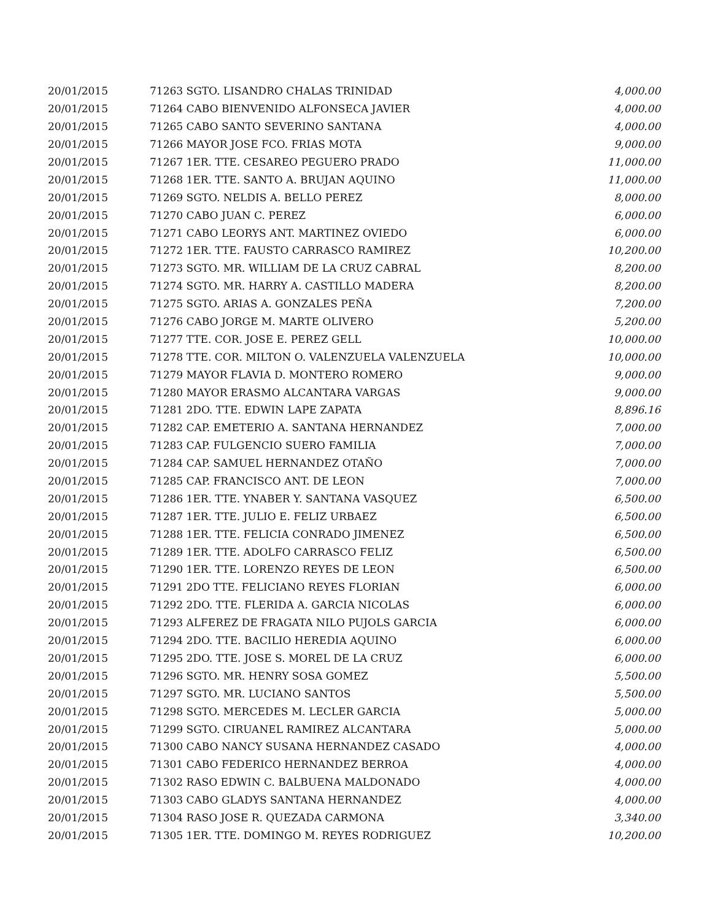| 20/01/2015 | 71263 SGTO. LISANDRO CHALAS TRINIDAD | 4,000.00 |
| 20/01/2015 | 71264 CABO BIENVENIDO ALFONSECA JAVIER | 4,000.00 |
| 20/01/2015 | 71265 CABO SANTO SEVERINO SANTANA | 4,000.00 |
| 20/01/2015 | 71266 MAYOR JOSE FCO. FRIAS MOTA | 9,000.00 |
| 20/01/2015 | 71267 1ER. TTE. CESAREO PEGUERO PRADO | 11,000.00 |
| 20/01/2015 | 71268 1ER. TTE. SANTO A. BRUJAN AQUINO | 11,000.00 |
| 20/01/2015 | 71269 SGTO. NELDIS A. BELLO PEREZ | 8,000.00 |
| 20/01/2015 | 71270 CABO JUAN C. PEREZ | 6,000.00 |
| 20/01/2015 | 71271 CABO LEORYS ANT. MARTINEZ OVIEDO | 6,000.00 |
| 20/01/2015 | 71272 1ER. TTE. FAUSTO CARRASCO RAMIREZ | 10,200.00 |
| 20/01/2015 | 71273 SGTO. MR. WILLIAM DE LA CRUZ CABRAL | 8,200.00 |
| 20/01/2015 | 71274 SGTO. MR. HARRY A. CASTILLO MADERA | 8,200.00 |
| 20/01/2015 | 71275 SGTO. ARIAS A. GONZALES PEÑA | 7,200.00 |
| 20/01/2015 | 71276 CABO JORGE M. MARTE OLIVERO | 5,200.00 |
| 20/01/2015 | 71277 TTE. COR. JOSE E. PEREZ GELL | 10,000.00 |
| 20/01/2015 | 71278 TTE. COR. MILTON O. VALENZUELA VALENZUELA | 10,000.00 |
| 20/01/2015 | 71279 MAYOR FLAVIA D. MONTERO ROMERO | 9,000.00 |
| 20/01/2015 | 71280 MAYOR ERASMO ALCANTARA VARGAS | 9,000.00 |
| 20/01/2015 | 71281 2DO. TTE. EDWIN LAPE ZAPATA | 8,896.16 |
| 20/01/2015 | 71282 CAP. EMETERIO A. SANTANA HERNANDEZ | 7,000.00 |
| 20/01/2015 | 71283 CAP. FULGENCIO SUERO FAMILIA | 7,000.00 |
| 20/01/2015 | 71284 CAP. SAMUEL HERNANDEZ OTAÑO | 7,000.00 |
| 20/01/2015 | 71285 CAP. FRANCISCO ANT. DE LEON | 7,000.00 |
| 20/01/2015 | 71286 1ER. TTE. YNABER Y. SANTANA VASQUEZ | 6,500.00 |
| 20/01/2015 | 71287 1ER. TTE. JULIO E. FELIZ URBAEZ | 6,500.00 |
| 20/01/2015 | 71288 1ER. TTE. FELICIA CONRADO JIMENEZ | 6,500.00 |
| 20/01/2015 | 71289 1ER. TTE. ADOLFO CARRASCO FELIZ | 6,500.00 |
| 20/01/2015 | 71290 1ER. TTE. LORENZO REYES DE LEON | 6,500.00 |
| 20/01/2015 | 71291 2DO TTE. FELICIANO REYES FLORIAN | 6,000.00 |
| 20/01/2015 | 71292 2DO. TTE. FLERIDA A. GARCIA NICOLAS | 6,000.00 |
| 20/01/2015 | 71293 ALFEREZ DE FRAGATA NILO PUJOLS GARCIA | 6,000.00 |
| 20/01/2015 | 71294 2DO. TTE. BACILIO HEREDIA AQUINO | 6,000.00 |
| 20/01/2015 | 71295 2DO. TTE. JOSE S. MOREL DE LA CRUZ | 6,000.00 |
| 20/01/2015 | 71296 SGTO. MR. HENRY SOSA GOMEZ | 5,500.00 |
| 20/01/2015 | 71297 SGTO. MR. LUCIANO SANTOS | 5,500.00 |
| 20/01/2015 | 71298 SGTO. MERCEDES M. LECLER GARCIA | 5,000.00 |
| 20/01/2015 | 71299 SGTO. CIRUANEL RAMIREZ ALCANTARA | 5,000.00 |
| 20/01/2015 | 71300 CABO NANCY SUSANA HERNANDEZ CASADO | 4,000.00 |
| 20/01/2015 | 71301 CABO FEDERICO HERNANDEZ BERROA | 4,000.00 |
| 20/01/2015 | 71302 RASO EDWIN C. BALBUENA MALDONADO | 4,000.00 |
| 20/01/2015 | 71303 CABO GLADYS SANTANA HERNANDEZ | 4,000.00 |
| 20/01/2015 | 71304 RASO JOSE R. QUEZADA CARMONA | 3,340.00 |
| 20/01/2015 | 71305 1ER. TTE. DOMINGO M. REYES RODRIGUEZ | 10,200.00 |